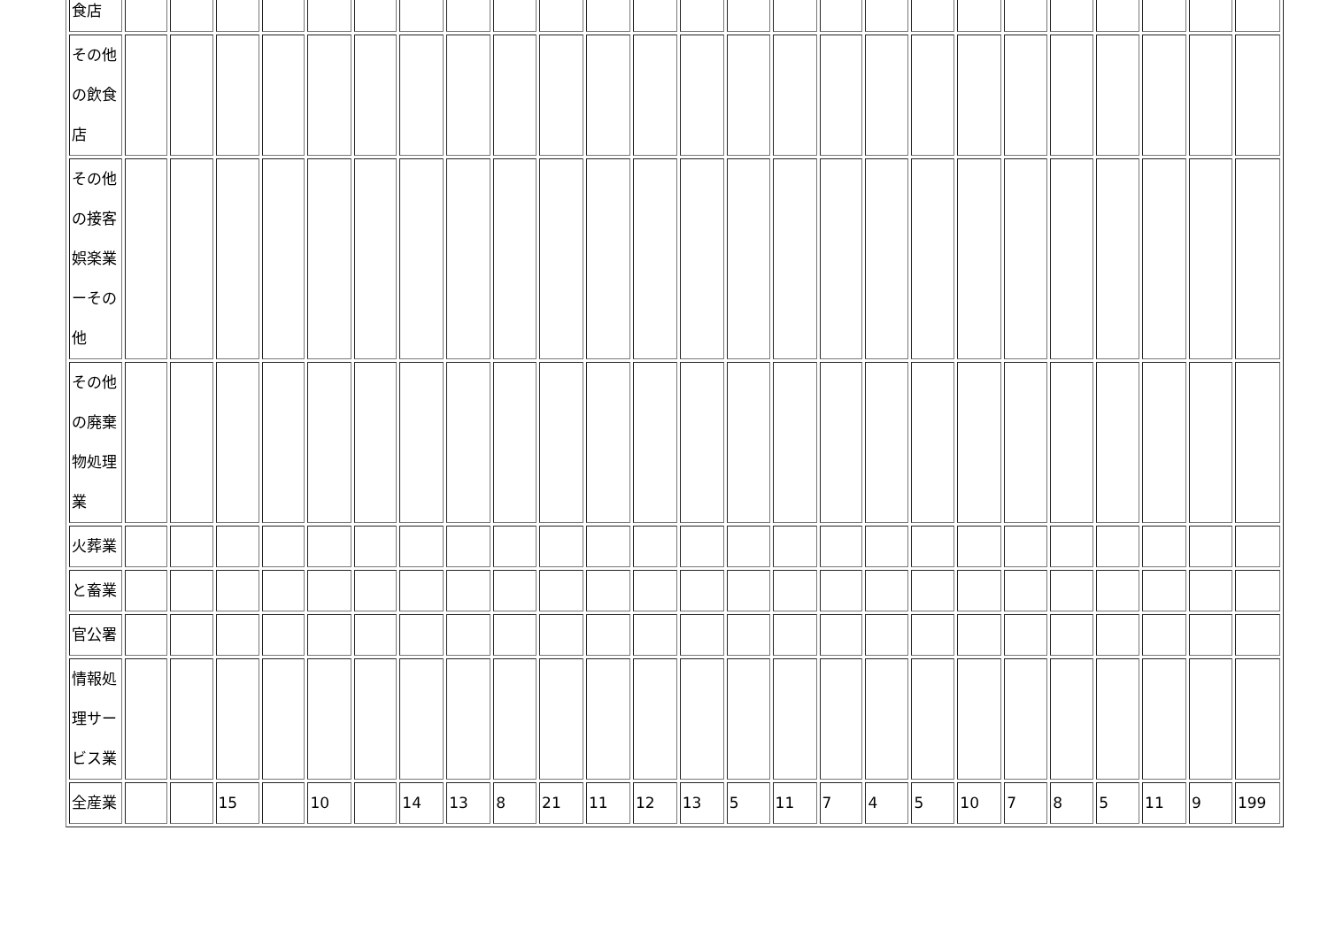| 食店 | | | | | | | | | | | | | | | | | | | | | | | | | |
| その他 の飲食 店 | | | | | | | | | | | | | | | | | | | | | | | | | |
| その他 の接客 娯楽業 ーその 他 | | | | | | | | | | | | | | | | | | | | | | | | | |
| その他 の廃棄 物処理 業 | | | | | | | | | | | | | | | | | | | | | | | | | |
| 火葬業 | | | | | | | | | | | | | | | | | | | | | | | | | |
| と畜業 | | | | | | | | | | | | | | | | | | | | | | | | | |
| 官公署 | | | | | | | | | | | | | | | | | | | | | | | | | |
| 情報処 理サー ビス業 | | | | | | | | | | | | | | | | | | | | | | | | | |
| 全産業 | | | 15 | | 10 | | 14 | 13 | 8 | 21 | 11 | 12 | 13 | 5 | 11 | 7 | 4 | 5 | 10 | 7 | 8 | 5 | 11 | 9 | 199 |